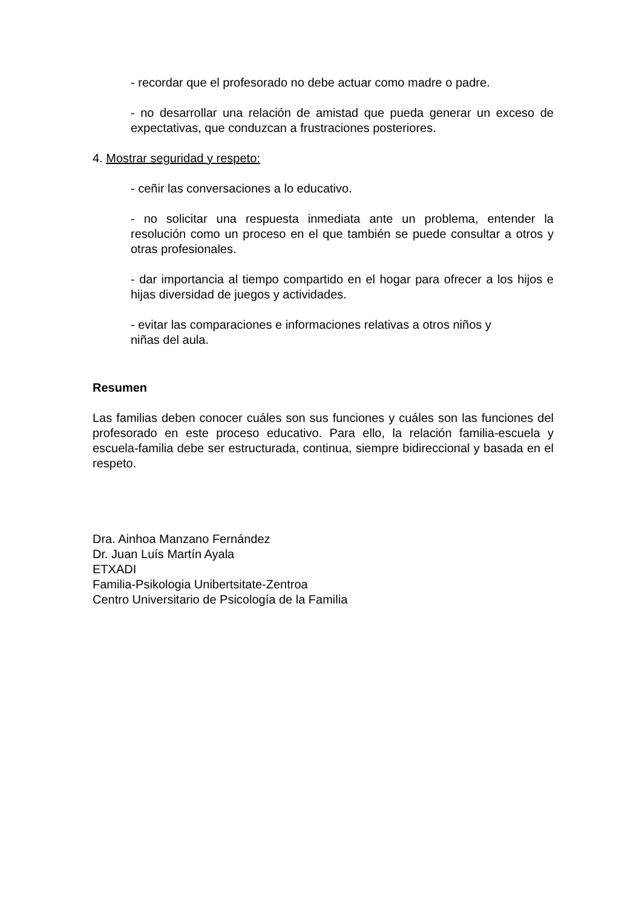- recordar que el profesorado no debe actuar como madre o padre.
- no desarrollar una relación de amistad que pueda generar un exceso de expectativas, que conduzcan a frustraciones posteriores.
4. Mostrar seguridad y respeto:
- ceñir las conversaciones a lo educativo.
- no solicitar una respuesta inmediata ante un problema, entender la resolución como un proceso en el que también se puede consultar a otros y otras profesionales.
- dar importancia al tiempo compartido en el hogar para ofrecer a los hijos e hijas diversidad de juegos y actividades.
- evitar las comparaciones e informaciones relativas a otros niños y
niñas del aula.
Resumen
Las familias deben conocer cuáles son sus funciones y cuáles son las funciones del profesorado en este proceso educativo. Para ello, la relación familia-escuela y escuela-familia debe ser estructurada, continua, siempre bidireccional y basada en el respeto.
Dra. Ainhoa Manzano Fernández
Dr. Juan Luís Martín Ayala
ETXADI
Familia-Psikologia Unibertsitate-Zentroa
Centro Universitario de Psicología de la Familia